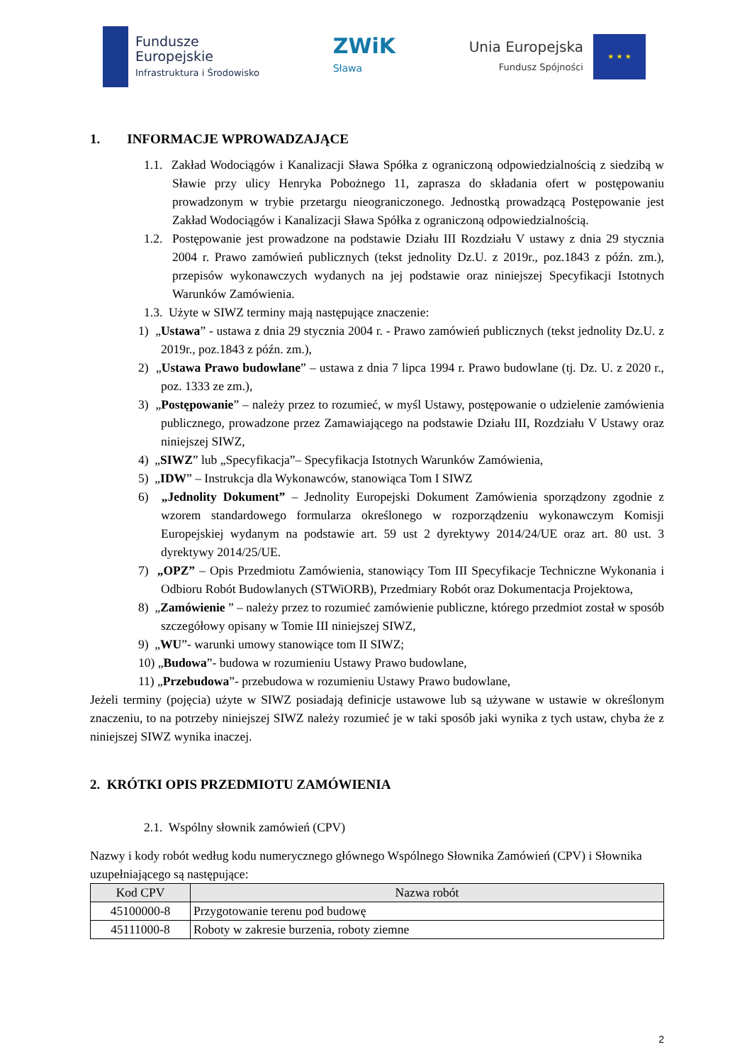Fundusze
Europejskie
Infrastruktura i Środowisko
ZWiK
Sława
Unia Europejska
Fundusz Spójności
★ ★ ★
1. INFORMACJE WPROWADZAJĄCE
1.1. Zakład Wodociągów i Kanalizacji Sława Spółka z ograniczoną odpowiedzialnością z siedzibą w Sławie przy ulicy Henryka Pobożnego 11, zaprasza do składania ofert w postępowaniu prowadzonym w trybie przetargu nieograniczonego. Jednostką prowadzącą Postępowanie jest Zakład Wodociągów i Kanalizacji Sława Spółka z ograniczoną odpowiedzialnością.
1.2. Postępowanie jest prowadzone na podstawie Działu III Rozdziału V ustawy z dnia 29 stycznia 2004 r. Prawo zamówień publicznych (tekst jednolity Dz.U. z 2019r., poz.1843 z późn. zm.), przepisów wykonawczych wydanych na jej podstawie oraz niniejszej Specyfikacji Istotnych Warunków Zamówienia.
1.3. Użyte w SIWZ terminy mają następujące znaczenie:
1) „Ustawa” - ustawa z dnia 29 stycznia 2004 r. - Prawo zamówień publicznych (tekst jednolity Dz.U. z 2019r., poz.1843 z późn. zm.),
2) „Ustawa Prawo budowlane” – ustawa z dnia 7 lipca 1994 r. Prawo budowlane (tj. Dz. U. z 2020 r., poz. 1333 ze zm.),
3) „Postępowanie” – należy przez to rozumieć, w myśl Ustawy, postępowanie o udzielenie zamówienia publicznego, prowadzone przez Zamawiającego na podstawie Działu III, Rozdziału V Ustawy oraz niniejszej SIWZ,
4) „SIWZ” lub „Specyfikacja”– Specyfikacja Istotnych Warunków Zamówienia,
5) „IDW” – Instrukcja dla Wykonawców, stanowiąca Tom I SIWZ
6) „Jednolity Dokument” – Jednolity Europejski Dokument Zamówienia sporządzony zgodnie z wzorem standardowego formularza określonego w rozporządzeniu wykonawczym Komisji Europejskiej wydanym na podstawie art. 59 ust 2 dyrektywy 2014/24/UE oraz art. 80 ust. 3 dyrektywy 2014/25/UE.
7) „OPZ” – Opis Przedmiotu Zamówienia, stanowiący Tom III Specyfikacje Techniczne Wykonania i Odbioru Robót Budowlanych (STWiORB), Przedmiary Robót oraz Dokumentacja Projektowa,
8) „Zamówienie ” – należy przez to rozumieć zamówienie publiczne, którego przedmiot został w sposób szczegółowy opisany w Tomie III niniejszej SIWZ,
9) „WU”- warunki umowy stanowiące tom II SIWZ;
10) „Budowa”- budowa w rozumieniu Ustawy Prawo budowlane,
11) „Przebudowa”- przebudowa w rozumieniu Ustawy Prawo budowlane,
Jeżeli terminy (pojęcia) użyte w SIWZ posiadają definicje ustawowe lub są używane w ustawie w określonym znaczeniu, to na potrzeby niniejszej SIWZ należy rozumieć je w taki sposób jaki wynika z tych ustaw, chyba że z niniejszej SIWZ wynika inaczej.
2. KRÓTKI OPIS PRZEDMIOTU ZAMÓWIENIA
2.1. Wspólny słownik zamówień (CPV)
Nazwy i kody robót według kodu numerycznego głównego Wspólnego Słownika Zamówień (CPV) i Słownika uzupełniającego są następujące:
| Kod CPV | Nazwa robót |
| --- | --- |
| 45100000-8 | Przygotowanie terenu pod budowę |
| 45111000-8 | Roboty w zakresie burzenia, roboty ziemne |
2